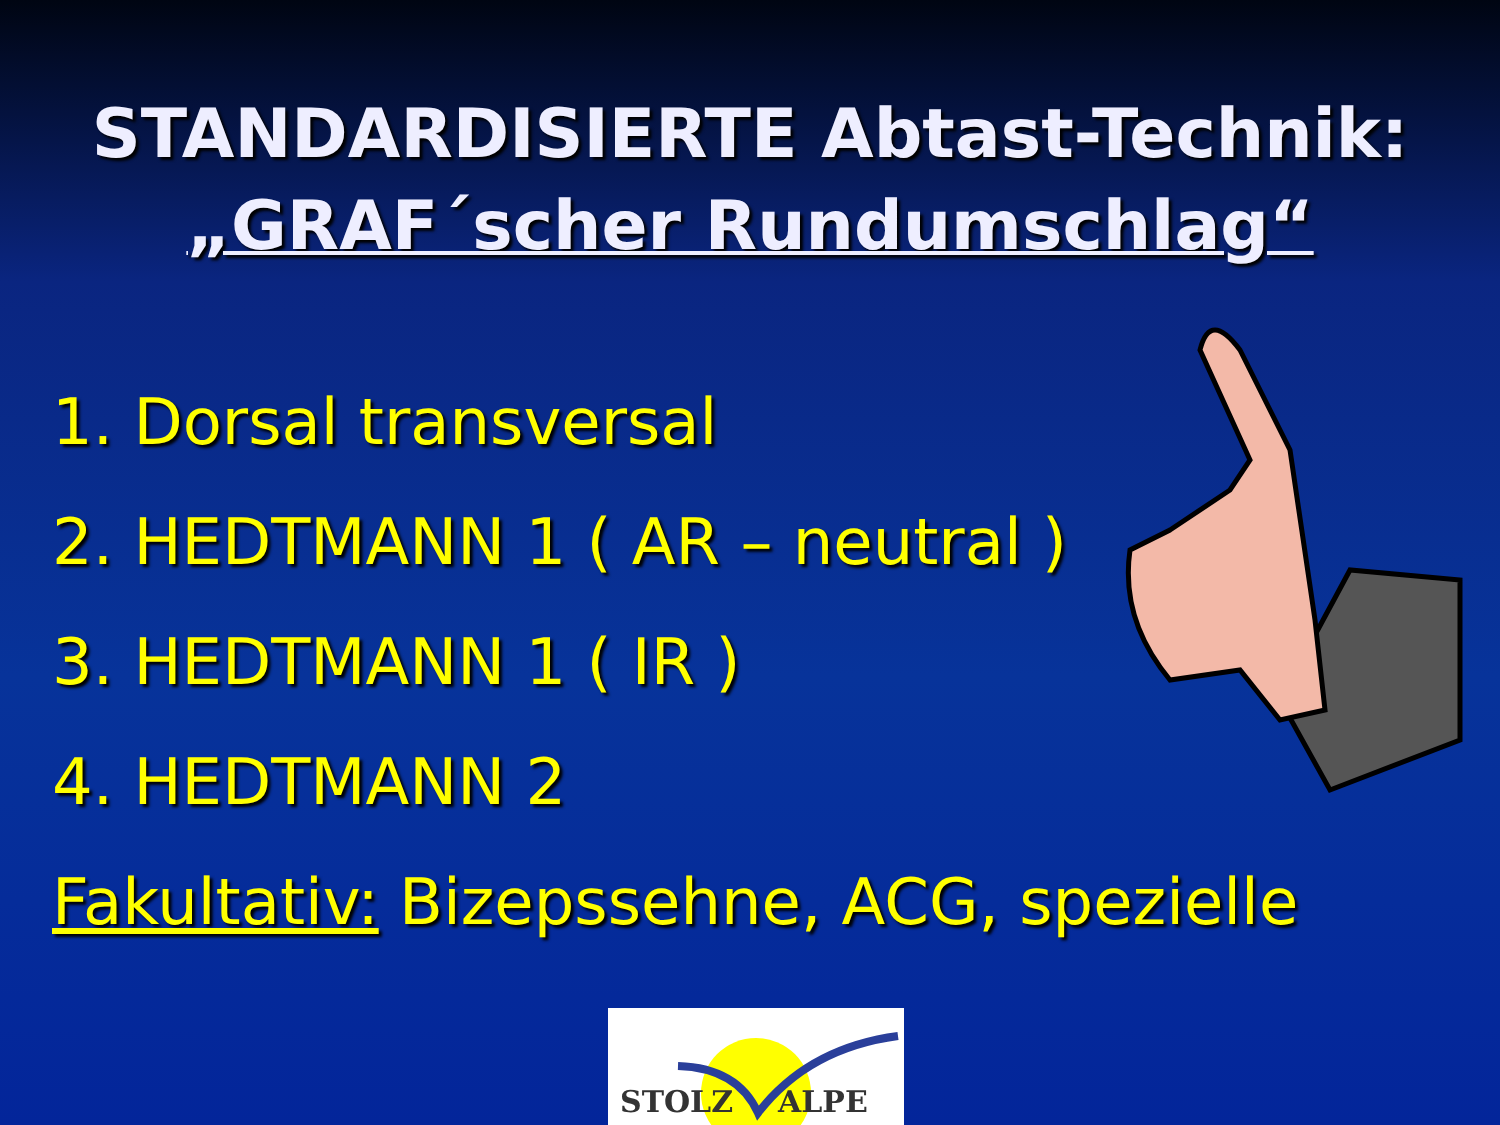STANDARDISIERTE Abtast-Technik:
„GRAF´scher Rundumschlag“
1. Dorsal transversal
2. HEDTMANN 1 ( AR – neutral )
3. HEDTMANN 1 ( IR )
4. HEDTMANN 2
Fakultativ: Bizepssehne, ACG, spezielle
STOLZ ALPE